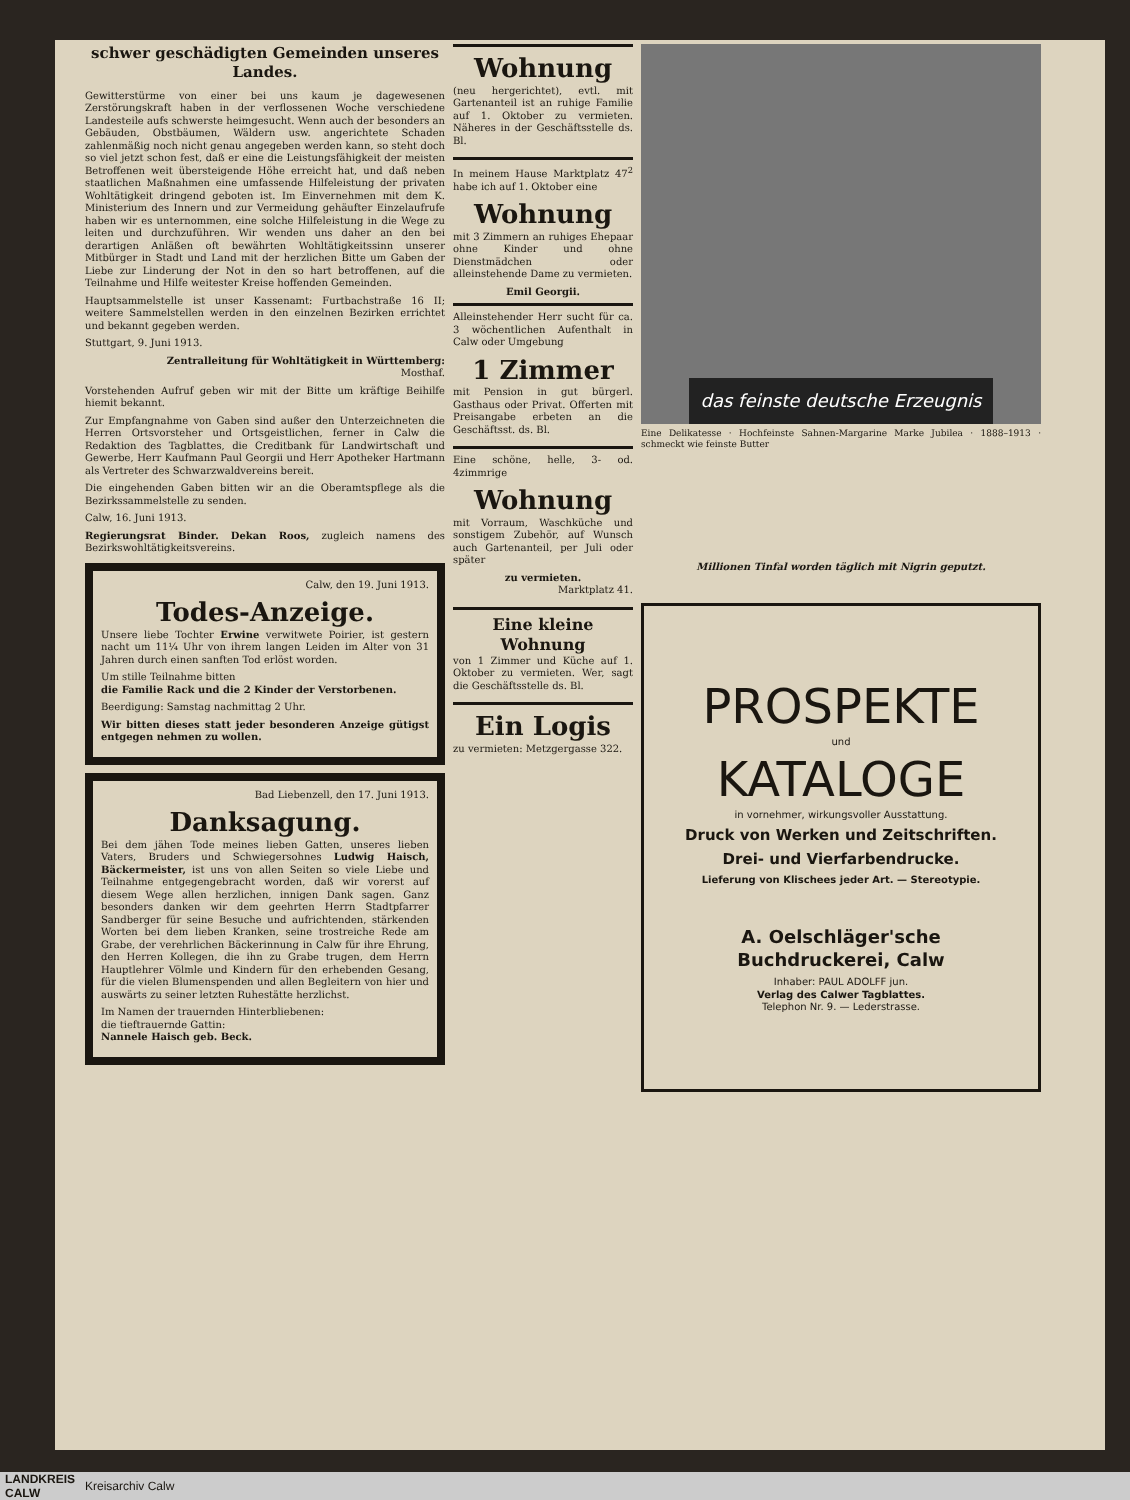schwer geschädigten Gemeinden unseres Landes.
Gewitterstürme von einer bei uns kaum je dagewesenen Zerstörungskraft haben in der verflossenen Woche verschiedene Landesteile aufs schwerste heimgesucht. Wenn auch der besonders an Gebäuden, Obstbäumen, Wäldern usw. angerichtete Schaden zahlenmäßig noch nicht genau angegeben werden kann, so steht doch so viel jetzt schon fest, daß er eine die Leistungsfähigkeit der meisten Betroffenen weit übersteigende Höhe erreicht hat, und daß neben staatlichen Maßnahmen eine umfassende Hilfeleistung der privaten Wohltätigkeit dringend geboten ist. Im Einvernehmen mit dem K. Ministerium des Innern und zur Vermeidung gehäufter Einzelaufrufe haben wir es unternommen, eine solche Hilfeleistung in die Wege zu leiten und durchzuführen. Wir wenden uns daher an den bei derartigen Anläßen oft bewährten Wohltätigkeitssinn unserer Mitbürger in Stadt und Land mit der herzlichen Bitte um Gaben der Liebe zur Linderung der Not in den so hart betroffenen, auf die Teilnahme und Hilfe weitester Kreise hoffenden Gemeinden.
Hauptsammelstelle ist unser Kassenamt: Furtbachstraße 16 II; weitere Sammelstellen werden in den einzelnen Bezirken errichtet und bekannt gegeben werden.
Stuttgart, 9. Juni 1913.
Zentralleitung für Wohltätigkeit in Württemberg:
Mosthaf.
Vorstehenden Aufruf geben wir mit der Bitte um kräftige Beihilfe hiemit bekannt.
Zur Empfangnahme von Gaben sind außer den Unterzeichneten die Herren Ortsvorsteher und Ortsgeistlichen, ferner in Calw die Redaktion des Tagblattes, die Creditbank für Landwirtschaft und Gewerbe, Herr Kaufmann Paul Georgii und Herr Apotheker Hartmann als Vertreter des Schwarzwaldvereins bereit.
Die eingehenden Gaben bitten wir an die Oberamtspflege als die Bezirkssammelstelle zu senden.
Calw, 16. Juni 1913.
Regierungsrat Binder. Dekan Roos, zugleich namens des Bezirkswohltätigkeitsvereins.
Calw, den 19. Juni 1913.
Todes-Anzeige.
Unsere liebe Tochter Erwine verwitwete Poirier, ist gestern nacht um 11¼ Uhr von ihrem langen Leiden im Alter von 31 Jahren durch einen sanften Tod erlöst worden.
Um stille Teilnahme bitten
die Familie Rack und die 2 Kinder der Verstorbenen.
Beerdigung: Samstag nachmittag 2 Uhr.
Wir bitten dieses statt jeder besonderen Anzeige gütigst entgegen nehmen zu wollen.
Bad Liebenzell, den 17. Juni 1913.
Danksagung.
Bei dem jähen Tode meines lieben Gatten, unseres lieben Vaters, Bruders und Schwiegersohnes Ludwig Haisch, Bäckermeister, ist uns von allen Seiten so viele Liebe und Teilnahme entgegengebracht worden, daß wir vorerst auf diesem Wege allen herzlichen, innigen Dank sagen. Ganz besonders danken wir dem geehrten Herrn Stadtpfarrer Sandberger für seine Besuche und aufrichtenden, stärkenden Worten bei dem lieben Kranken, seine trostreiche Rede am Grabe, der verehrlichen Bäckerinnung in Calw für ihre Ehrung, den Herren Kollegen, die ihn zu Grabe trugen, dem Herrn Hauptlehrer Völmle und Kindern für den erhebenden Gesang, für die vielen Blumenspenden und allen Begleitern von hier und auswärts zu seiner letzten Ruhestätte herzlichst.
Im Namen der trauernden Hinterbliebenen:
die tieftrauernde Gattin:
Nannele Haisch geb. Beck.
Wohnung
(neu hergerichtet), evtl. mit Gartenanteil ist an ruhige Familie auf 1. Oktober zu vermieten. Näheres in der Geschäftsstelle ds. Bl.
In meinem Hause Marktplatz 47<sup>2</sup> habe ich auf 1. Oktober eine
Wohnung
mit 3 Zimmern an ruhiges Ehepaar ohne Kinder und ohne Dienstmädchen oder alleinstehende Dame zu vermieten.
Emil Georgii.
Alleinstehender Herr sucht für ca. 3 wöchentlichen Aufenthalt in Calw oder Umgebung
1 Zimmer
mit Pension in gut bürgerl. Gasthaus oder Privat. Offerten mit Preisangabe erbeten an die Geschäftsst. ds. Bl.
Eine schöne, helle, 3- od. 4zimmrige
Wohnung
mit Vorraum, Waschküche und sonstigem Zubehör, auf Wunsch auch Gartenanteil, per Juli oder später
zu vermieten.
Marktplatz 41.
Eine kleine Wohnung
von 1 Zimmer und Küche auf 1. Oktober zu vermieten. Wer, sagt die Geschäftsstelle ds. Bl.
Ein Logis
zu vermieten: Metzgergasse 322.
das feinste deutsche Erzeugnis
Eine Delikatesse · Hochfeinste Sahnen-Margarine Marke Jubilea · 1888–1913 · schmeckt wie feinste Butter
Millionen Tinfal worden täglich mit Nigrin geputzt.
PROSPEKTE
und
KATALOGE
in vornehmer, wirkungsvoller Ausstattung.
Druck von Werken und Zeitschriften.
Drei- und Vierfarbendrucke.
Lieferung von Klischees jeder Art. — Stereotypie.
A. Oelschläger'sche Buchdruckerei, Calw
Inhaber: PAUL ADOLFF jun.
Verlag des Calwer Tagblattes.
Telephon Nr. 9. — Lederstrasse.
LANDKREIS
CALW Kreisarchiv Calw